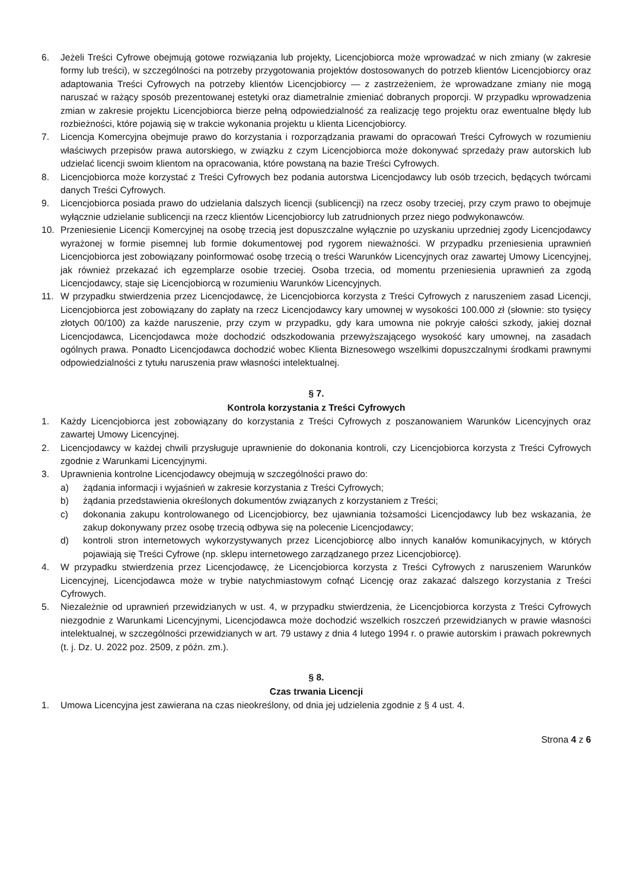6. Jeżeli Treści Cyfrowe obejmują gotowe rozwiązania lub projekty, Licencjobiorca może wprowadzać w nich zmiany (w zakresie formy lub treści), w szczególności na potrzeby przygotowania projektów dostosowanych do potrzeb klientów Licencjobiorcy oraz adaptowania Treści Cyfrowych na potrzeby klientów Licencjobiorcy — z zastrzeżeniem, że wprowadzane zmiany nie mogą naruszać w rażący sposób prezentowanej estetyki oraz diametralnie zmieniać dobranych proporcji. W przypadku wprowadzenia zmian w zakresie projektu Licencjobiorca bierze pełną odpowiedzialność za realizację tego projektu oraz ewentualne błędy lub rozbieżności, które pojawią się w trakcie wykonania projektu u klienta Licencjobiorcy.
7. Licencja Komercyjna obejmuje prawo do korzystania i rozporządzania prawami do opracowań Treści Cyfrowych w rozumieniu właściwych przepisów prawa autorskiego, w związku z czym Licencjobiorca może dokonywać sprzedaży praw autorskich lub udzielać licencji swoim klientom na opracowania, które powstaną na bazie Treści Cyfrowych.
8. Licencjobiorca może korzystać z Treści Cyfrowych bez podania autorstwa Licencjodawcy lub osób trzecich, będących twórcami danych Treści Cyfrowych.
9. Licencjobiorca posiada prawo do udzielania dalszych licencji (sublicencji) na rzecz osoby trzeciej, przy czym prawo to obejmuje wyłącznie udzielanie sublicencji na rzecz klientów Licencjobiorcy lub zatrudnionych przez niego podwykonawców.
10. Przeniesienie Licencji Komercyjnej na osobę trzecią jest dopuszczalne wyłącznie po uzyskaniu uprzedniej zgody Licencjodawcy wyrażonej w formie pisemnej lub formie dokumentowej pod rygorem nieważności. W przypadku przeniesienia uprawnień Licencjobiorca jest zobowiązany poinformować osobę trzecią o treści Warunków Licencyjnych oraz zawartej Umowy Licencyjnej, jak również przekazać ich egzemplarze osobie trzeciej. Osoba trzecia, od momentu przeniesienia uprawnień za zgodą Licencjodawcy, staje się Licencjobiorcą w rozumieniu Warunków Licencyjnych.
11. W przypadku stwierdzenia przez Licencjodawcę, że Licencjobiorca korzysta z Treści Cyfrowych z naruszeniem zasad Licencji, Licencjobiorca jest zobowiązany do zapłaty na rzecz Licencjodawcy kary umownej w wysokości 100.000 zł (słownie: sto tysięcy złotych 00/100) za każde naruszenie, przy czym w przypadku, gdy kara umowna nie pokryje całości szkody, jakiej doznał Licencjodawca, Licencjodawca może dochodzić odszkodowania przewyższającego wysokość kary umownej, na zasadach ogólnych prawa. Ponadto Licencjodawca dochodzić wobec Klienta Biznesowego wszelkimi dopuszczalnymi środkami prawnymi odpowiedzialności z tytułu naruszenia praw własności intelektualnej.
§ 7.
Kontrola korzystania z Treści Cyfrowych
1. Każdy Licencjobiorca jest zobowiązany do korzystania z Treści Cyfrowych z poszanowaniem Warunków Licencyjnych oraz zawartej Umowy Licencyjnej.
2. Licencjodawcy w każdej chwili przysługuje uprawnienie do dokonania kontroli, czy Licencjobiorca korzysta z Treści Cyfrowych zgodnie z Warunkami Licencyjnymi.
3. Uprawnienia kontrolne Licencjodawcy obejmują w szczególności prawo do:
a) żądania informacji i wyjaśnień w zakresie korzystania z Treści Cyfrowych;
b) żądania przedstawienia określonych dokumentów związanych z korzystaniem z Treści;
c) dokonania zakupu kontrolowanego od Licencjobiorcy, bez ujawniania tożsamości Licencjodawcy lub bez wskazania, że zakup dokonywany przez osobę trzecią odbywa się na polecenie Licencjodawcy;
d) kontroli stron internetowych wykorzystywanych przez Licencjobiorcę albo innych kanałów komunikacyjnych, w których pojawiają się Treści Cyfrowe (np. sklepu internetowego zarządzanego przez Licencjobiorcę).
4. W przypadku stwierdzenia przez Licencjodawcę, że Licencjobiorca korzysta z Treści Cyfrowych z naruszeniem Warunków Licencyjnej, Licencjodawca może w trybie natychmiastowym cofnąć Licencję oraz zakazać dalszego korzystania z Treści Cyfrowych.
5. Niezależnie od uprawnień przewidzianych w ust. 4, w przypadku stwierdzenia, że Licencjobiorca korzysta z Treści Cyfrowych niezgodnie z Warunkami Licencyjnymi, Licencjodawca może dochodzić wszelkich roszczeń przewidzianych w prawie własności intelektualnej, w szczególności przewidzianych w art. 79 ustawy z dnia 4 lutego 1994 r. o prawie autorskim i prawach pokrewnych (t. j. Dz. U. 2022 poz. 2509, z późn. zm.).
§ 8.
Czas trwania Licencji
1. Umowa Licencyjna jest zawierana na czas nieokreślony, od dnia jej udzielenia zgodnie z § 4 ust. 4.
Strona 4 z 6